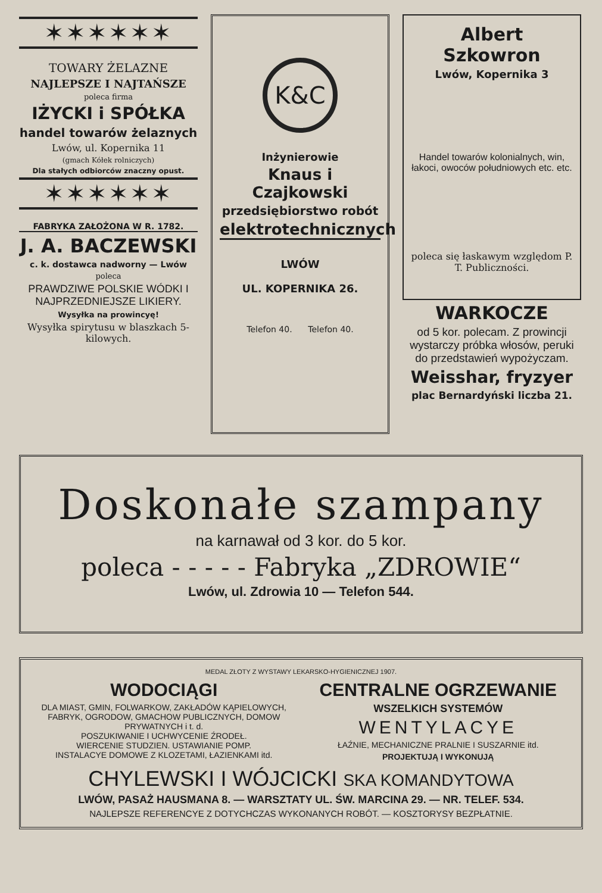✶✶✶✶✶✶
TOWARY ŻELAZNE
NAJLEPSZE I NAJTAŃSZE
poleca firma
IŻYCKI i SPÓŁKA
handel towarów żelaznych
Lwów, ul. Kopernika 11
(gmach Kółek rolniczych)
Dla stałych odbiorców znaczny opust.
✶✶✶✶✶✶
FABRYKA ZAŁOŻONA W R. 1782.
J. A. BACZEWSKI
c. k. dostawca nadworny — Lwów
poleca
PRAWDZIWE POLSKIE WÓDKI I NAJPRZEDNIEJSZE LIKIERY.
Wysyłka na prowincyę!
Wysyłka spirytusu w blaszkach 5-kilowych.
K&C
Inżynierowie
Knaus i Czajkowski
przedsiębiorstwo robót
elektrotechnicznych
LWÓW
UL. KOPERNIKA 26.
Telefon 40. Telefon 40.
Albert Szkowron
Lwów, Kopernika 3
Handel towarów kolonialnych, win, łakoci, owoców południowych etc. etc.
poleca się łaskawym względom P. T. Publiczności.
WARKOCZE
od 5 kor. polecam. Z prowincji wystarczy próbka włosów, peruki do przedstawień wypożyczam.
Weisshar, fryzyer
plac Bernardyński liczba 21.
Doskonałe szampany
na karnawał od 3 kor. do 5 kor.
poleca - - - - - Fabryka „ZDROWIE“
Lwów, ul. Zdrowia 10 — Telefon 544.
MEDAL ZŁOTY Z WYSTAWY LEKARSKO-HYGIENICZNEJ 1907.
WODOCIĄGI
DLA MIAST, GMIN, FOLWARKOW, ZAKŁADÓW KĄPIELOWYCH, FABRYK, OGRODOW, GMACHOW PUBLICZNYCH, DOMOW PRYWATNYCH i t. d.
POSZUKIWANIE I UCHWYCENIE ŹRODEŁ.
WIERCENIE STUDZIEN. USTAWIANIE POMP.
INSTALACYE DOMOWE Z KLOZETAMI, ŁAZIENKAMI itd.
CENTRALNE OGRZEWANIE
WSZELKICH SYSTEMÓW
WENTYLACYE
ŁAŹNIE, MECHANICZNE PRALNIE I SUSZARNIE itd.
PROJEKTUJĄ I WYKONUJĄ
CHYLEWSKI I WÓJCICKI SKA KOMANDYTOWA
LWÓW, PASAŻ HAUSMANA 8. — WARSZTATY UL. ŚW. MARCINA 29. — NR. TELEF. 534.
NAJLEPSZE REFERENCYE Z DOTYCHCZAS WYKONANYCH ROBÓT. — KOSZTORYSY BEZPŁATNIE.